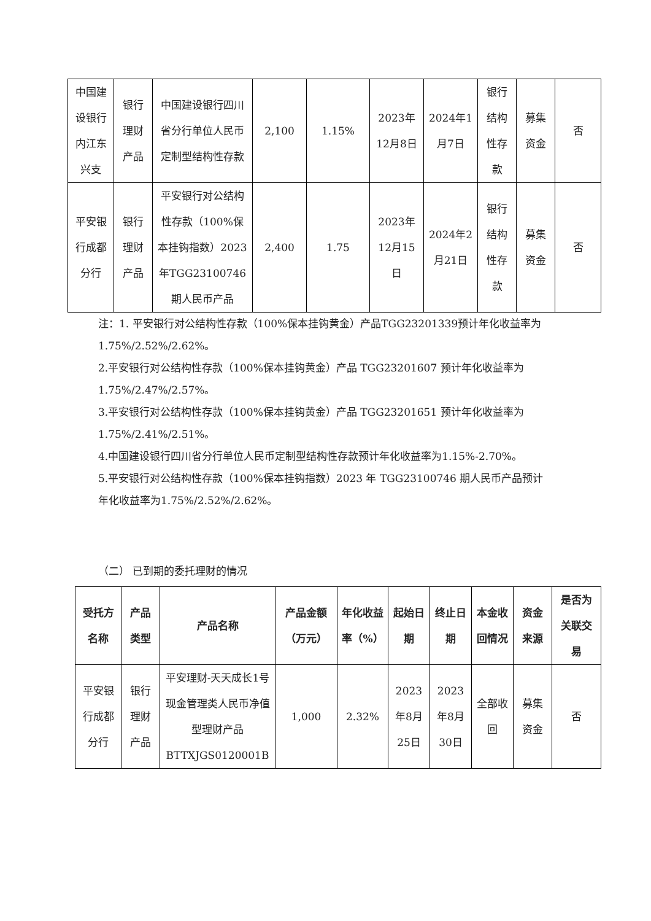| 中国建设银行内江东兴支 | 银行理财产品 | 中国建设银行四川省分行单位人民币定制型结构性存款 | 2,100 | 1.15% | 2023年12月8日 | 2024年1月7日 | 银行结构性存款 | 募集资金 | 否 |
| 平安银行成都分行 | 银行理财产品 | 平安银行对公结构性存款（100%保本挂钩指数）2023年TGG23100746期人民币产品 | 2,400 | 1.75 | 2023年12月15日 | 2024年2月21日 | 银行结构性存款 | 募集资金 | 否 |
注：1. 平安银行对公结构性存款（100%保本挂钩黄金）产品TGG23201339预计年化收益率为1.75%/2.52%/2.62%。
2.平安银行对公结构性存款（100%保本挂钩黄金）产品 TGG23201607 预计年化收益率为1.75%/2.47%/2.57%。
3.平安银行对公结构性存款（100%保本挂钩黄金）产品 TGG23201651 预计年化收益率为1.75%/2.41%/2.51%。
4.中国建设银行四川省分行单位人民币定制型结构性存款预计年化收益率为1.15%-2.70%。
5.平安银行对公结构性存款（100%保本挂钩指数）2023 年 TGG23100746 期人民币产品预计年化收益率为1.75%/2.52%/2.62%。
（二） 已到期的委托理财的情况
| 受托方名称 | 产品类型 | 产品名称 | 产品金额（万元） | 年化收益率（%） | 起始日期 | 终止日期 | 本金收回情况 | 资金来源 | 是否为关联交易 |
| --- | --- | --- | --- | --- | --- | --- | --- | --- | --- |
| 平安银行成都分行 | 银行理财产品 | 平安理财-天天成长1号现金管理类人民币净值型理财产品BTTXJGS0120001B | 1,000 | 2.32% | 2023年8月25日 | 2023年8月30日 | 全部收回 | 募集资金 | 否 |